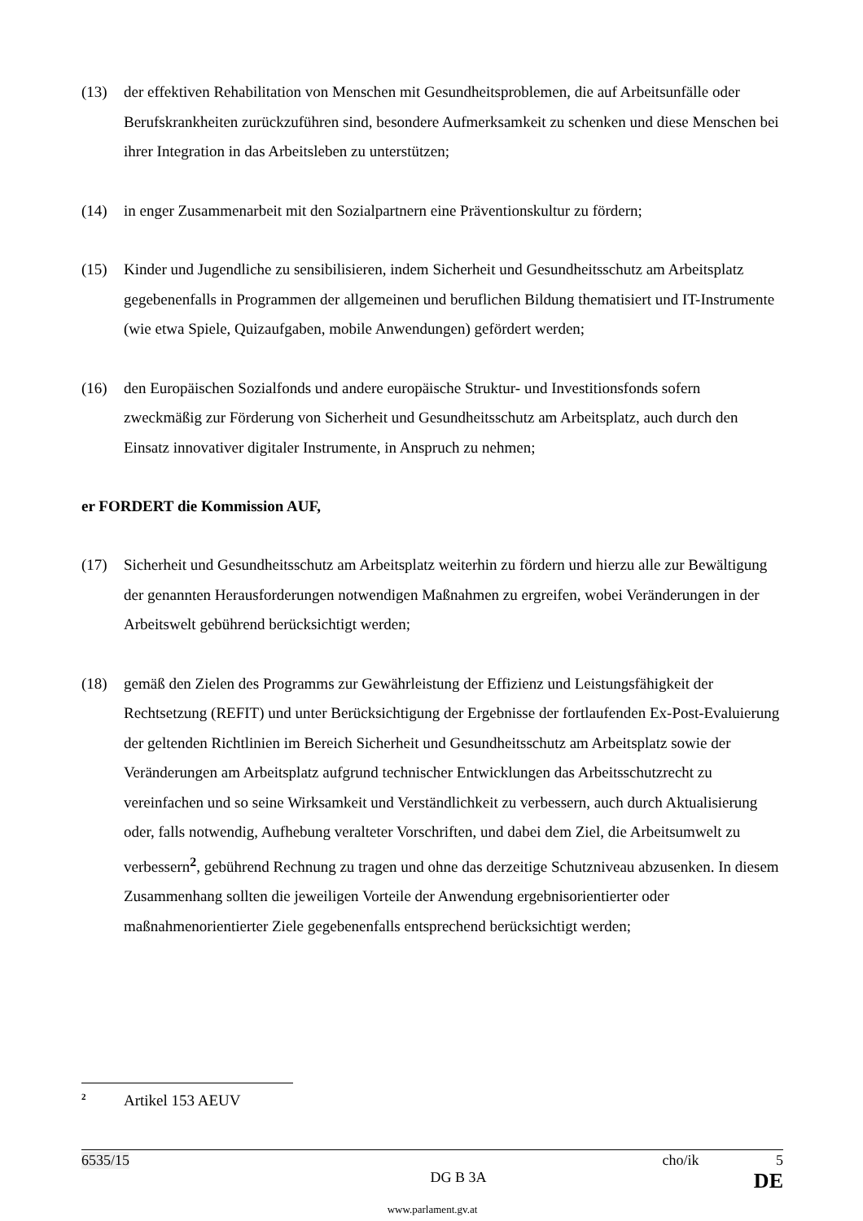(13) der effektiven Rehabilitation von Menschen mit Gesundheitsproblemen, die auf Arbeitsunfälle oder Berufskrankheiten zurückzuführen sind, besondere Aufmerksamkeit zu schenken und diese Menschen bei ihrer Integration in das Arbeitsleben zu unterstützen;
(14) in enger Zusammenarbeit mit den Sozialpartnern eine Präventionskultur zu fördern;
(15) Kinder und Jugendliche zu sensibilisieren, indem Sicherheit und Gesundheitsschutz am Arbeitsplatz gegebenenfalls in Programmen der allgemeinen und beruflichen Bildung thematisiert und IT-Instrumente (wie etwa Spiele, Quizaufgaben, mobile Anwendungen) gefördert werden;
(16) den Europäischen Sozialfonds und andere europäische Struktur- und Investitionsfonds sofern zweckmäßig zur Förderung von Sicherheit und Gesundheitsschutz am Arbeitsplatz, auch durch den Einsatz innovativer digitaler Instrumente, in Anspruch zu nehmen;
er FORDERT die Kommission AUF,
(17) Sicherheit und Gesundheitsschutz am Arbeitsplatz weiterhin zu fördern und hierzu alle zur Bewältigung der genannten Herausforderungen notwendigen Maßnahmen zu ergreifen, wobei Veränderungen in der Arbeitswelt gebührend berücksichtigt werden;
(18) gemäß den Zielen des Programms zur Gewährleistung der Effizienz und Leistungsfähigkeit der Rechtsetzung (REFIT) und unter Berücksichtigung der Ergebnisse der fortlaufenden Ex-Post-Evaluierung der geltenden Richtlinien im Bereich Sicherheit und Gesundheitsschutz am Arbeitsplatz sowie der Veränderungen am Arbeitsplatz aufgrund technischer Entwicklungen das Arbeitsschutzrecht zu vereinfachen und so seine Wirksamkeit und Verständlichkeit zu verbessern, auch durch Aktualisierung oder, falls notwendig, Aufhebung veralteter Vorschriften, und dabei dem Ziel, die Arbeitsumwelt zu verbessern<sup>2</sup>, gebührend Rechnung zu tragen und ohne das derzeitige Schutzniveau abzusenken. In diesem Zusammenhang sollten die jeweiligen Vorteile der Anwendung ergebnisorientierter oder maßnahmenorientierter Ziele gegebenenfalls entsprechend berücksichtigt werden;
<sup>2</sup> Artikel 153 AEUV
6535/15 cho/ik 5
DG B 3A DE
www.parlament.gv.at